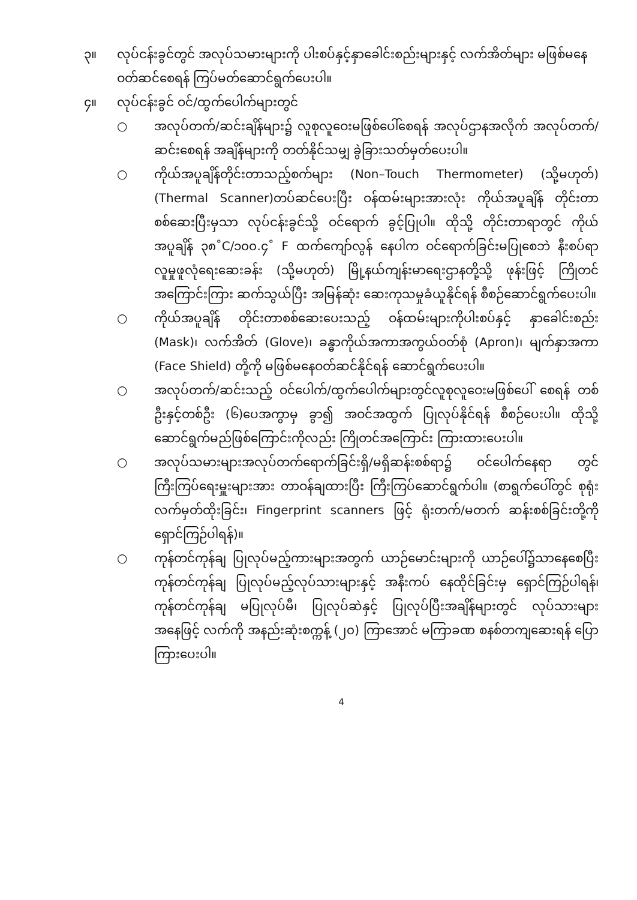၃။ လုပ်ငန်းခွင်တွင် အလုပ်သမားများကို ပါးစပ်နှင့်နှာခေါင်းစည်းများနှင့် လက်အိတ်များ မဖြစ်မနေ ဝတ်ဆင်စေရန် ကြပ်မတ်ဆောင်ရွက်ပေးပါ။
၄။ လုပ်ငန်းခွင် ဝင်/ထွက်ပေါက်များတွင်
○ အလုပ်တက်/ဆင်းချိန်များ၌ လူစုလူဝေးမဖြစ်ပေါ်စေရန် အလုပ်ဌာနအလိုက် အလုပ်တက်/ဆင်းစေရန် အချိန်များကို တတ်နိုင်သမျှ ခွဲခြားသတ်မှတ်ပေးပါ။
○ ကိုယ်အပူချိန်တိုင်းတာသည့်စက်များ (Non–Touch Thermometer) (သို့မဟုတ်) (Thermal Scanner)တပ်ဆင်ပေးပြီး ဝန်ထမ်းများအားလုံး ကိုယ်အပူချိန် တိုင်းတာစစ်ဆေးပြီးမှသာ လုပ်ငန်းခွင်သို့ ဝင်ရောက် ခွင့်ပြုပါ။ ထိုသို့ တိုင်းတာရာတွင် ကိုယ်အပူချိန် ၃၈˚C/၁၀၀.၄˚ F ထက်ကျော်လွန် နေပါက ဝင်ရောက်ခြင်းမပြုစေဘဲ နီးစပ်ရာလူမှုဖူလုံရေးဆေးခန်း (သို့မဟုတ်) မြို့နယ်ကျန်းမာရေးဌာနတို့သို့ ဖုန်းဖြင့် ကြိုတင်အကြောင်းကြား ဆက်သွယ်ပြီး အမြန်ဆုံး ဆေးကုသမှုခံယူနိုင်ရန် စီစဉ်ဆောင်ရွက်ပေးပါ။
○ ကိုယ်အပူချိန် တိုင်းတာစစ်ဆေးပေးသည့် ဝန်ထမ်းများကိုပါးစပ်နှင့် နှာခေါင်းစည်း (Mask)၊ လက်အိတ် (Glove)၊ ခန္ဓာကိုယ်အကာအကွယ်ဝတ်စုံ (Apron)၊ မျက်နှာအကာ (Face Shield) တို့ကို မဖြစ်မနေဝတ်ဆင်နိုင်ရန် ဆောင်ရွက်ပေးပါ။
○ အလုပ်တက်/ဆင်းသည့် ဝင်ပေါက်/ထွက်ပေါက်များတွင်လူစုလူဝေးမဖြစ်ပေါ် စေရန် တစ်ဦးနှင့်တစ်ဦး (၆)ပေအကွာမှ ခွာ၍ အဝင်အထွက် ပြုလုပ်နိုင်ရန် စီစဉ်ပေးပါ။ ထိုသို့ဆောင်ရွက်မည်ဖြစ်ကြောင်းကိုလည်း ကြိုတင်အကြောင်း ကြားထားပေးပါ။
○ အလုပ်သမားများအလုပ်တက်ရောက်ခြင်းရှိ/မရှိဆန်းစစ်ရာ၌ ဝင်ပေါက်နေရာ တွင် ကြီးကြပ်ရေးမှူးများအား တာဝန်ချထားပြီး ကြီးကြပ်ဆောင်ရွက်ပါ။ (စာရွက်ပေါ်တွင် စုရုံးလက်မှတ်ထိုးခြင်း၊ Fingerprint scanners ဖြင့် ရုံးတက်/မတက် ဆန်းစစ်ခြင်းတို့ကိုရှောင်ကြဉ်ပါရန်)။
○ ကုန်တင်ကုန်ချ ပြုလုပ်မည့်ကားများအတွက် ယာဉ်မောင်းများကို ယာဉ်ပေါ်၌သာနေစေပြီးကုန်တင်ကုန်ချ ပြုလုပ်မည့်လုပ်သားများနှင့် အနီးကပ် နေထိုင်ခြင်းမှ ရှောင်ကြဉ်ပါရန်၊ ကုန်တင်ကုန်ချ မပြုလုပ်မီ၊ ပြုလုပ်ဆဲနှင့် ပြုလုပ်ပြီးအချိန်များတွင် လုပ်သားများအနေဖြင့် လက်ကို အနည်းဆုံးစက္ကန့် (၂၀) ကြာအောင် မကြာခဏ စနစ်တကျဆေးရန် ပြောကြားပေးပါ။
4